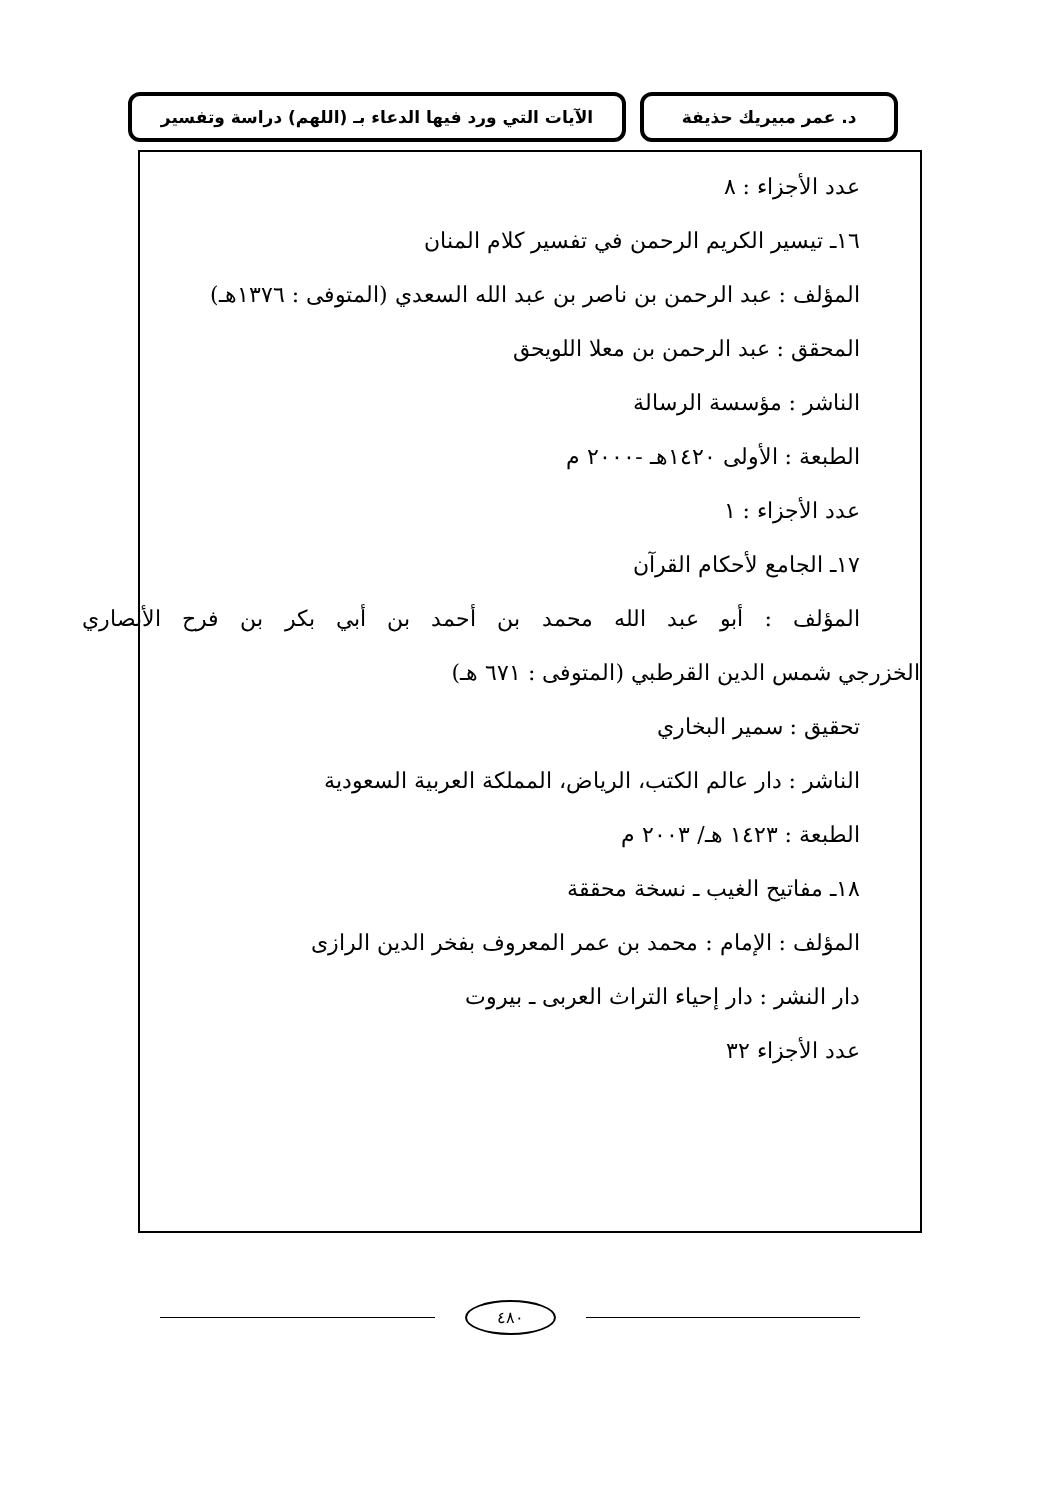د. عمر مبيريك حذيفة الآيات التي ورد فيها الدعاء بـ (اللهم) دراسة وتفسير
عدد الأجزاء : ٨
١٦ـ تيسير الكريم الرحمن في تفسير كلام المنان
المؤلف : عبد الرحمن بن ناصر بن عبد الله السعدي (المتوفى : ١٣٧٦هـ)
المحقق : عبد الرحمن بن معلا اللويحق
الناشر : مؤسسة الرسالة
الطبعة : الأولى ١٤٢٠هـ -٢٠٠٠ م
عدد الأجزاء : ١
١٧ـ الجامع لأحكام القرآن
المؤلف : أبو عبد الله محمد بن أحمد بن أبي بكر بن فرح الأنصاري
الخزرجي شمس الدين القرطبي (المتوفى : ٦٧١ هـ)
تحقيق : سمير البخاري
الناشر : دار عالم الكتب، الرياض، المملكة العربية السعودية
الطبعة : ١٤٢٣ هـ/ ٢٠٠٣ م
١٨ـ مفاتيح الغيب ـ نسخة محققة
المؤلف : الإمام : محمد بن عمر المعروف بفخر الدين الرازى
دار النشر : دار إحياء التراث العربى ـ بيروت
عدد الأجزاء ٣٢
٤٨٠